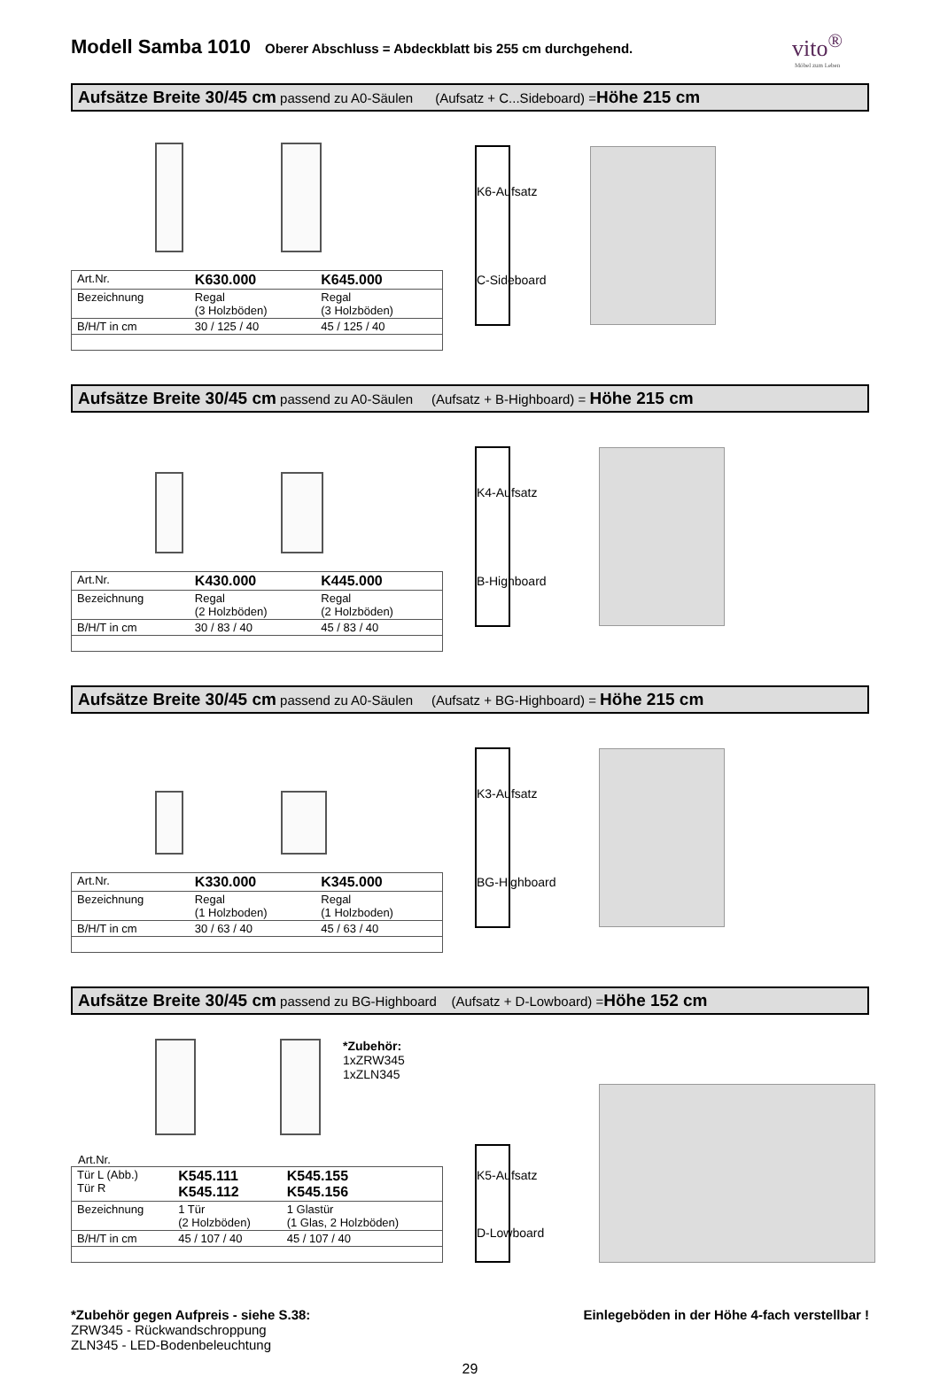Modell Samba 1010
Oberer Abschluss = Abdeckblatt bis 255 cm durchgehend.
vito<sup>®</sup>
Möbel zum Leben
Aufsätze Breite 30/45 cm passend zu A0-Säulen (Aufsatz + C...Sideboard) =Höhe 215 cm
| Art.Nr. | K630.000 | K645.000 |
| Bezeichnung | Regal (3 Holzböden) | Regal (3 Holzböden) |
| B/H/T in cm | 30 / 125 / 40 | 45 / 125 / 40 |
K6-Aufsatz
C-Sideboard
Aufsätze Breite 30/45 cm passend zu A0-Säulen (Aufsatz + B-Highboard) = Höhe 215 cm
| Art.Nr. | K430.000 | K445.000 |
| Bezeichnung | Regal (2 Holzböden) | Regal (2 Holzböden) |
| B/H/T in cm | 30 / 83 / 40 | 45 / 83 / 40 |
K4-Aufsatz
B-Highboard
Aufsätze Breite 30/45 cm passend zu A0-Säulen (Aufsatz + BG-Highboard) = Höhe 215 cm
| Art.Nr. | K330.000 | K345.000 |
| Bezeichnung | Regal (1 Holzboden) | Regal (1 Holzboden) |
| B/H/T in cm | 30 / 63 / 40 | 45 / 63 / 40 |
K3-Aufsatz
BG-Highboard
Aufsätze Breite 30/45 cm passend zu BG-Highboard (Aufsatz + D-Lowboard) =Höhe 152 cm
*Zubehör:
1xZRW345
1xZLN345
Art.Nr.
| Tür L (Abb.) Tür R | K545.111 K545.112 | K545.155 K545.156 |
| Bezeichnung | 1 Tür (2 Holzböden) | 1 Glastür (1 Glas, 2 Holzböden) |
| B/H/T in cm | 45 / 107 / 40 | 45 / 107 / 40 |
K5-Aufsatz
D-Lowboard
*Zubehör gegen Aufpreis - siehe S.38:
ZRW345 - Rückwandschroppung
ZLN345 - LED-Bodenbeleuchtung
Einlegeböden in der Höhe 4-fach verstellbar !
29